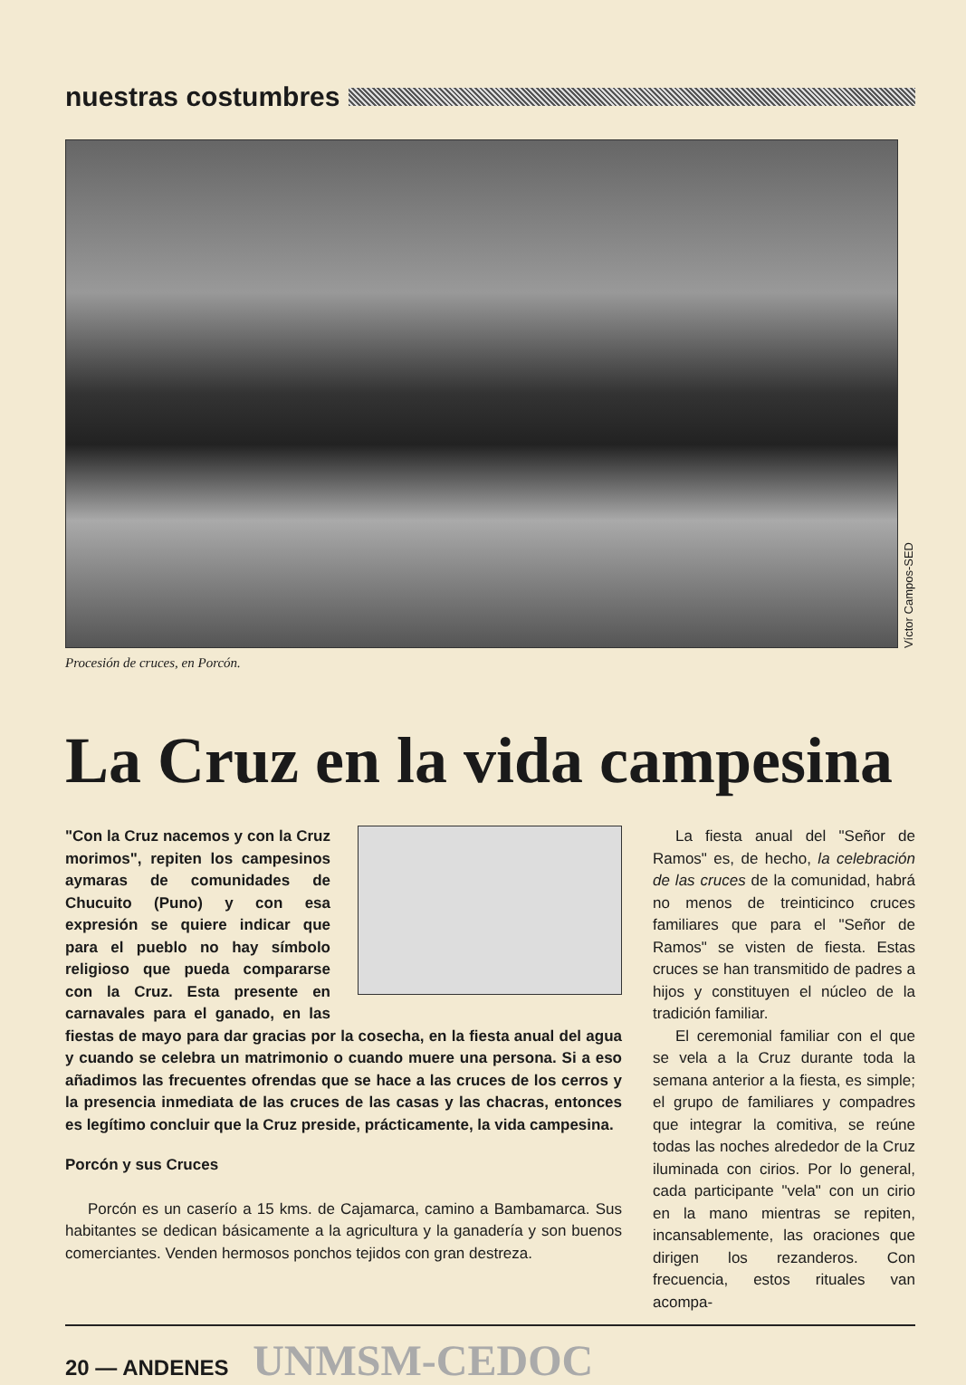nuestras costumbres
Víctor Campos-SED
Procesión de cruces, en Porcón.
La Cruz en la vida campesina
"Con la Cruz nacemos y con la Cruz morimos", repiten los campesinos aymaras de comunidades de Chucuito (Puno) y con esa expresión se quiere indicar que para el pueblo no hay símbolo religioso que pueda compararse con la Cruz. Esta presente en carnavales para el ganado, en las fiestas de mayo para dar gracias por la cosecha, en la fiesta anual del agua y cuando se celebra un matrimonio o cuando muere una persona. Si a eso añadimos las frecuentes ofrendas que se hace a las cruces de los cerros y la presencia inmediata de las cruces de las casas y las chacras, entonces es legítimo concluir que la Cruz preside, prácticamente, la vida campesina.
Porcón y sus Cruces
Porcón es un caserío a 15 kms. de Cajamarca, camino a Bambamarca. Sus habitantes se dedican básicamente a la agricultura y la ganadería y son buenos comerciantes. Venden hermosos ponchos tejidos con gran destreza.
La fiesta anual del "Señor de Ramos" es, de hecho, la celebración de las cruces de la comunidad, habrá no menos de treinticinco cruces familiares que para el "Señor de Ramos" se visten de fiesta. Estas cruces se han transmitido de padres a hijos y constituyen el núcleo de la tradición familiar.
El ceremonial familiar con el que se vela a la Cruz durante toda la semana anterior a la fiesta, es simple; el grupo de familiares y compadres que integrar la comitiva, se reúne todas las noches alrededor de la Cruz iluminada con cirios. Por lo general, cada participante "vela" con un cirio en la mano mientras se repiten, incansablemente, las oraciones que dirigen los rezanderos. Con frecuencia, estos rituales van acompa-
20 — ANDENES UNMSM-CEDOC